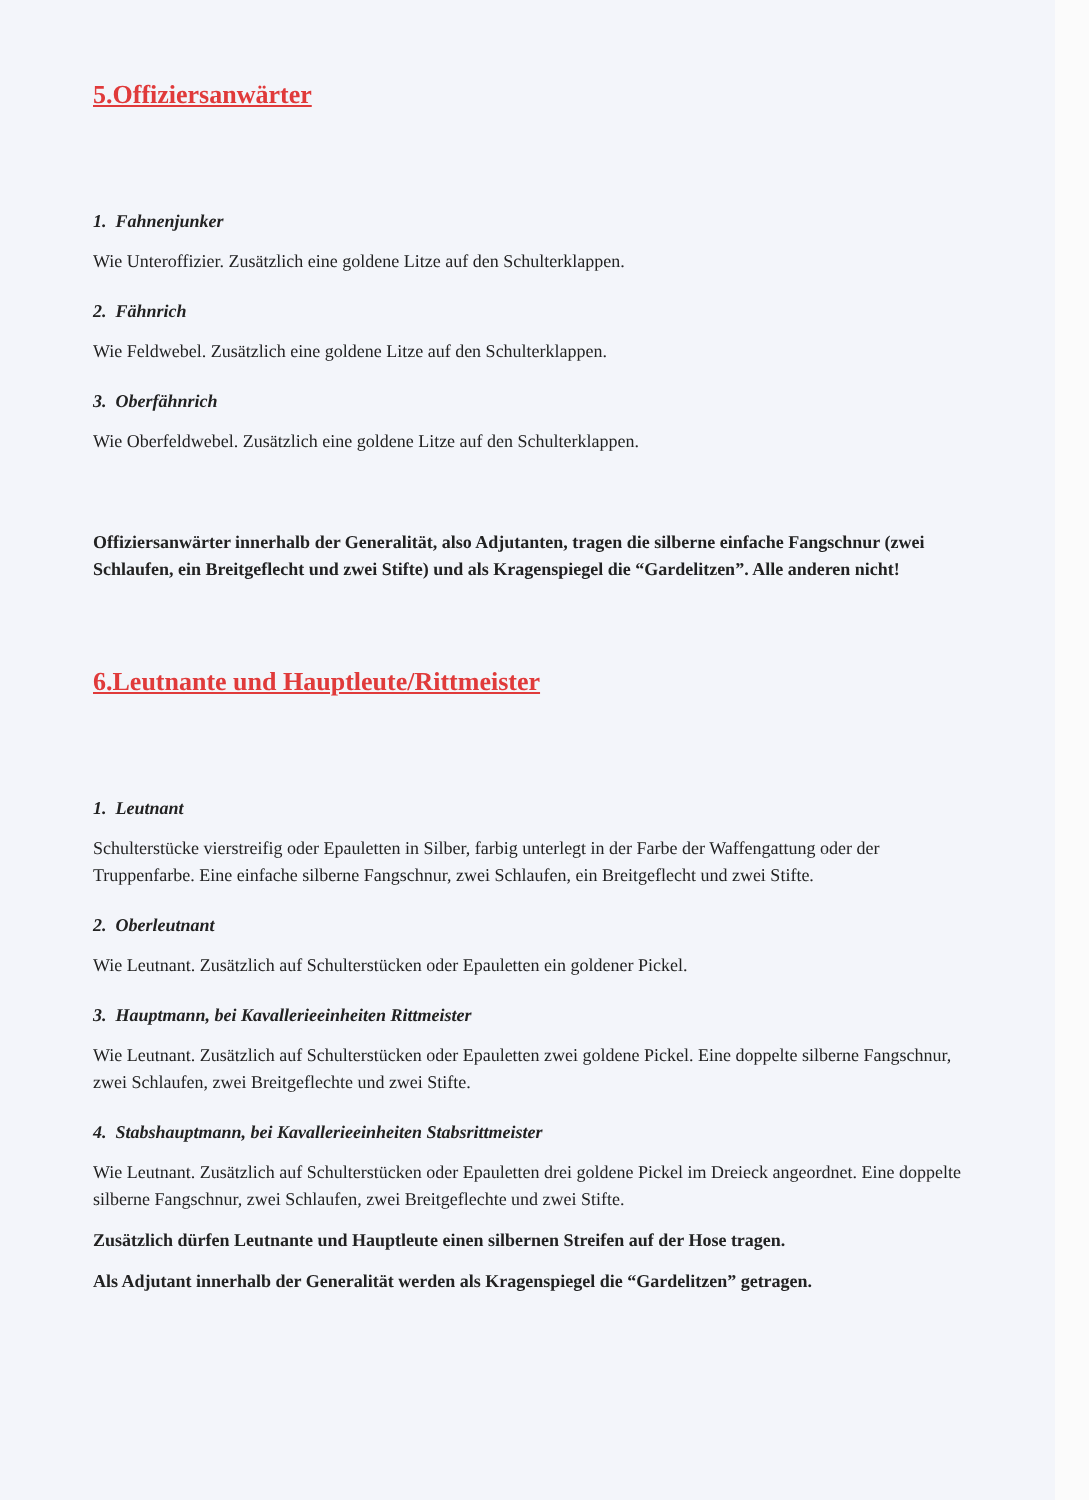5.Offiziersanwärter
1. Fahnenjunker
Wie Unteroffizier. Zusätzlich eine goldene Litze auf den Schulterklappen.
2. Fähnrich
Wie Feldwebel. Zusätzlich eine goldene Litze auf den Schulterklappen.
3. Oberfähnrich
Wie Oberfeldwebel. Zusätzlich eine goldene Litze auf den Schulterklappen.
Offiziersanwärter innerhalb der Generalität, also Adjutanten, tragen die silberne einfache Fangschnur (zwei Schlaufen, ein Breitgeflecht und zwei Stifte) und als Kragenspiegel die “Gardelitzen”. Alle anderen nicht!
6.Leutnante und Hauptleute/Rittmeister
1. Leutnant
Schulterstücke vierstreifig oder Epauletten in Silber, farbig unterlegt in der Farbe der Waffengattung oder der Truppenfarbe. Eine einfache silberne Fangschnur, zwei Schlaufen, ein Breitgeflecht und zwei Stifte.
2. Oberleutnant
Wie Leutnant. Zusätzlich auf Schulterstücken oder Epauletten ein goldener Pickel.
3. Hauptmann, bei Kavallerieeinheiten Rittmeister
Wie Leutnant. Zusätzlich auf Schulterstücken oder Epauletten zwei goldene Pickel. Eine doppelte silberne Fangschnur, zwei Schlaufen, zwei Breitgeflechte und zwei Stifte.
4. Stabshauptmann, bei Kavallerieeinheiten Stabsrittmeister
Wie Leutnant. Zusätzlich auf Schulterstücken oder Epauletten drei goldene Pickel im Dreieck angeordnet. Eine doppelte silberne Fangschnur, zwei Schlaufen, zwei Breitgeflechte und zwei Stifte.
Zusätzlich dürfen Leutnante und Hauptleute einen silbernen Streifen auf der Hose tragen.
Als Adjutant innerhalb der Generalität werden als Kragenspiegel die “Gardelitzen” getragen.